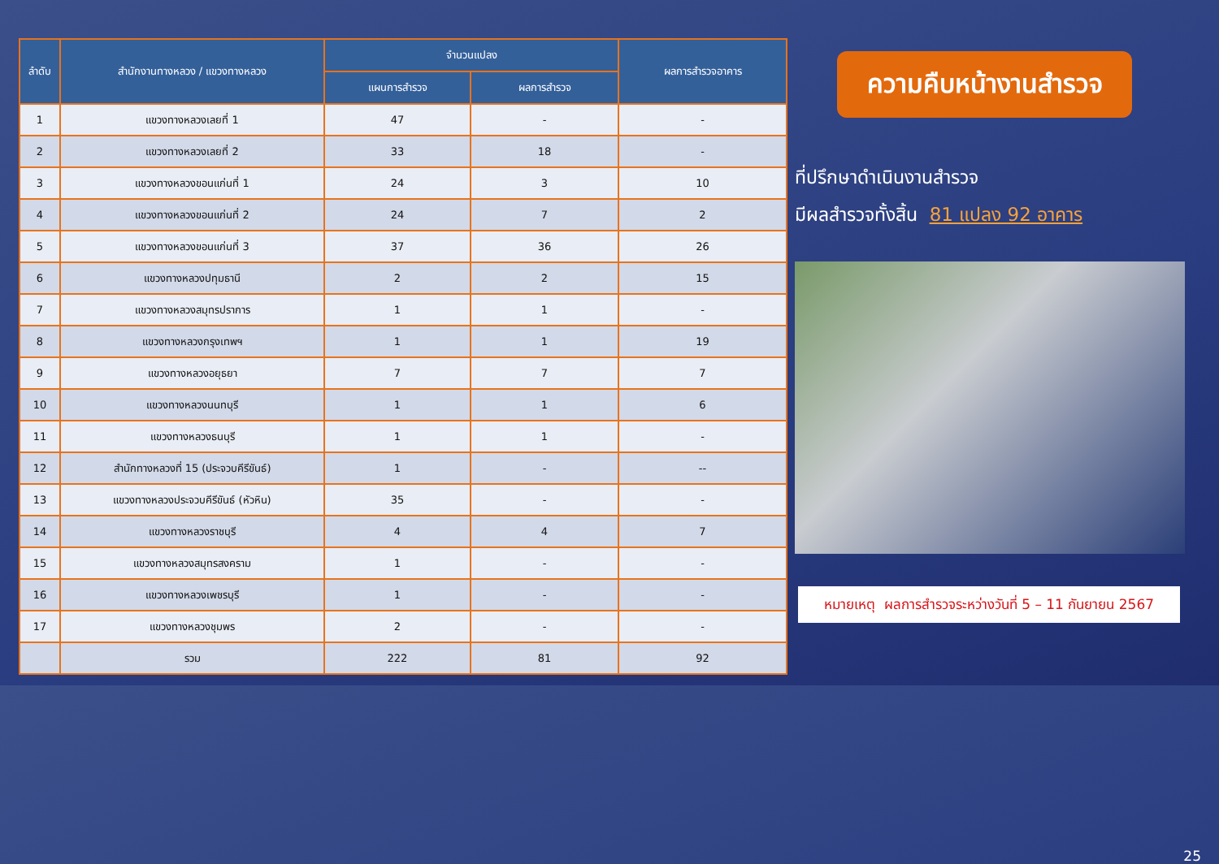| ลำดับ | สำนักงานทางหลวง / แขวงทางหลวง | จำนวนแปลง | | ผลการสำรวจอาคาร |
| --- | --- | --- | --- | --- |
| | | แผนการสำรวจ | ผลการสำรวจ | |
| 1 | แขวงทางหลวงเลยที่ 1 | 47 | - | - |
| 2 | แขวงทางหลวงเลยที่ 2 | 33 | 18 | - |
| 3 | แขวงทางหลวงขอนแก่นที่ 1 | 24 | 3 | 10 |
| 4 | แขวงทางหลวงขอนแก่นที่ 2 | 24 | 7 | 2 |
| 5 | แขวงทางหลวงขอนแก่นที่ 3 | 37 | 36 | 26 |
| 6 | แขวงทางหลวงปทุมธานี | 2 | 2 | 15 |
| 7 | แขวงทางหลวงสมุทรปราการ | 1 | 1 | - |
| 8 | แขวงทางหลวงกรุงเทพฯ | 1 | 1 | 19 |
| 9 | แขวงทางหลวงอยุธยา | 7 | 7 | 7 |
| 10 | แขวงทางหลวงนนทบุรี | 1 | 1 | 6 |
| 11 | แขวงทางหลวงธนบุรี | 1 | 1 | - |
| 12 | สำนักทางหลวงที่ 15 (ประจวบคีรีขันธ์) | 1 | - | -- |
| 13 | แขวงทางหลวงประจวบคีรีขันธ์ (หัวหิน) | 35 | - | - |
| 14 | แขวงทางหลวงราชบุรี | 4 | 4 | 7 |
| 15 | แขวงทางหลวงสมุทรสงคราม | 1 | - | - |
| 16 | แขวงทางหลวงเพชรบุรี | 1 | - | - |
| 17 | แขวงทางหลวงชุมพร | 2 | - | - |
| | รวม | 222 | 81 | 92 |
ความคืบหน้างานสำรวจ
ที่ปรึกษาดำเนินงานสำรวจ
มีผลสำรวจทั้งสิ้น 81 แปลง 92 อาคาร
หมายเหตุ ผลการสำรวจระหว่างวันที่ 5 – 11 กันยายน 2567
25